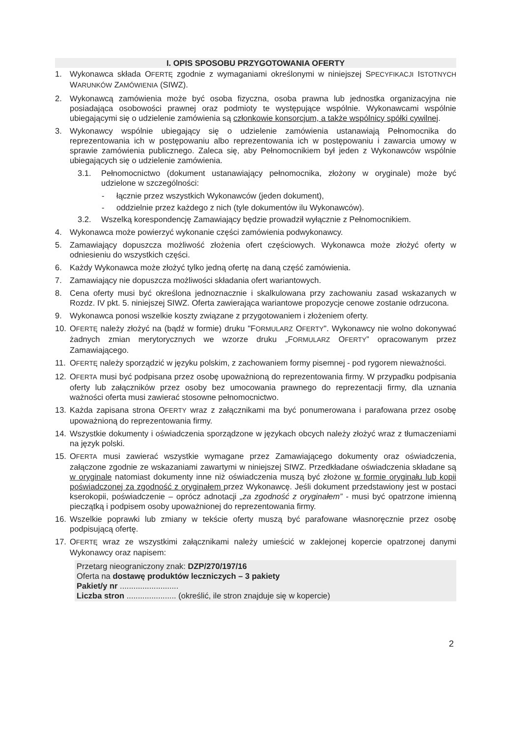I. OPIS SPOSOBU PRZYGOTOWANIA OFERTY
1. Wykonawca składa OFERTĘ zgodnie z wymaganiami określonymi w niniejszej SPECYFIKACJI ISTOTNYCH WARUNKÓW ZAMÓWIENIA (SIWZ).
2. Wykonawcą zamówienia może być osoba fizyczna, osoba prawna lub jednostka organizacyjna nie posiadająca osobowości prawnej oraz podmioty te występujące wspólnie. Wykonawcami wspólnie ubiegającymi się o udzielenie zamówienia są członkowie konsorcjum, a także wspólnicy spółki cywilnej.
3. Wykonawcy wspólnie ubiegający się o udzielenie zamówienia ustanawiają Pełnomocnika do reprezentowania ich w postępowaniu albo reprezentowania ich w postępowaniu i zawarcia umowy w sprawie zamówienia publicznego. Zaleca się, aby Pełnomocnikiem był jeden z Wykonawców wspólnie ubiegających się o udzielenie zamówienia.
3.1. Pełnomocnictwo (dokument ustanawiający pełnomocnika, złożony w oryginale) może być udzielone w szczególności:
- łącznie przez wszystkich Wykonawców (jeden dokument),
- oddzielnie przez każdego z nich (tyle dokumentów ilu Wykonawców).
3.2. Wszelką korespondencję Zamawiający będzie prowadził wyłącznie z Pełnomocnikiem.
4. Wykonawca może powierzyć wykonanie części zamówienia podwykonawcy.
5. Zamawiający dopuszcza możliwość złożenia ofert częściowych. Wykonawca może złożyć oferty w odniesieniu do wszystkich części.
6. Każdy Wykonawca może złożyć tylko jedną ofertę na daną część zamówienia.
7. Zamawiający nie dopuszcza możliwości składania ofert wariantowych.
8. Cena oferty musi być określona jednoznacznie i skalkulowana przy zachowaniu zasad wskazanych w Rozdz. IV pkt. 5. niniejszej SIWZ. Oferta zawierająca wariantowe propozycje cenowe zostanie odrzucona.
9. Wykonawca ponosi wszelkie koszty związane z przygotowaniem i złożeniem oferty.
10. OFERTĘ należy złożyć na (bądź w formie) druku "FORMULARZ OFERTY". Wykonawcy nie wolno dokonywać żadnych zmian merytorycznych we wzorze druku „FORMULARZ OFERTY” opracowanym przez Zamawiającego.
11. OFERTĘ należy sporządzić w języku polskim, z zachowaniem formy pisemnej - pod rygorem nieważności.
12. OFERTA musi być podpisana przez osobę upoważnioną do reprezentowania firmy. W przypadku podpisania oferty lub załączników przez osoby bez umocowania prawnego do reprezentacji firmy, dla uznania ważności oferta musi zawierać stosowne pełnomocnictwo.
13. Każda zapisana strona OFERTY wraz z załącznikami ma być ponumerowana i parafowana przez osobę upoważnioną do reprezentowania firmy.
14. Wszystkie dokumenty i oświadczenia sporządzone w językach obcych należy złożyć wraz z tłumaczeniami na język polski.
15. OFERTA musi zawierać wszystkie wymagane przez Zamawiającego dokumenty oraz oświadczenia, załączone zgodnie ze wskazaniami zawartymi w niniejszej SIWZ. Przedkładane oświadczenia składane są w oryginale natomiast dokumenty inne niż oświadczenia muszą być złożone w formie oryginału lub kopii poświadczonej za zgodność z oryginałem przez Wykonawcę. Jeśli dokument przedstawiony jest w postaci kserokopii, poświadczenie – oprócz adnotacji „za zgodność z oryginałem” - musi być opatrzone imienną pieczątką i podpisem osoby upoważnionej do reprezentowania firmy.
16. Wszelkie poprawki lub zmiany w tekście oferty muszą być parafowane własnoręcznie przez osobę podpisującą ofertę.
17. OFERTĘ wraz ze wszystkimi załącznikami należy umieścić w zaklejonej kopercie opatrzonej danymi Wykonawcy oraz napisem:
Przetarg nieograniczony znak: DZP/270/197/16
Oferta na dostawę produktów leczniczych – 3 pakiety
Pakiet/y nr ..........................
Liczba stron ...................... (określić, ile stron znajduje się w kopercie)
2